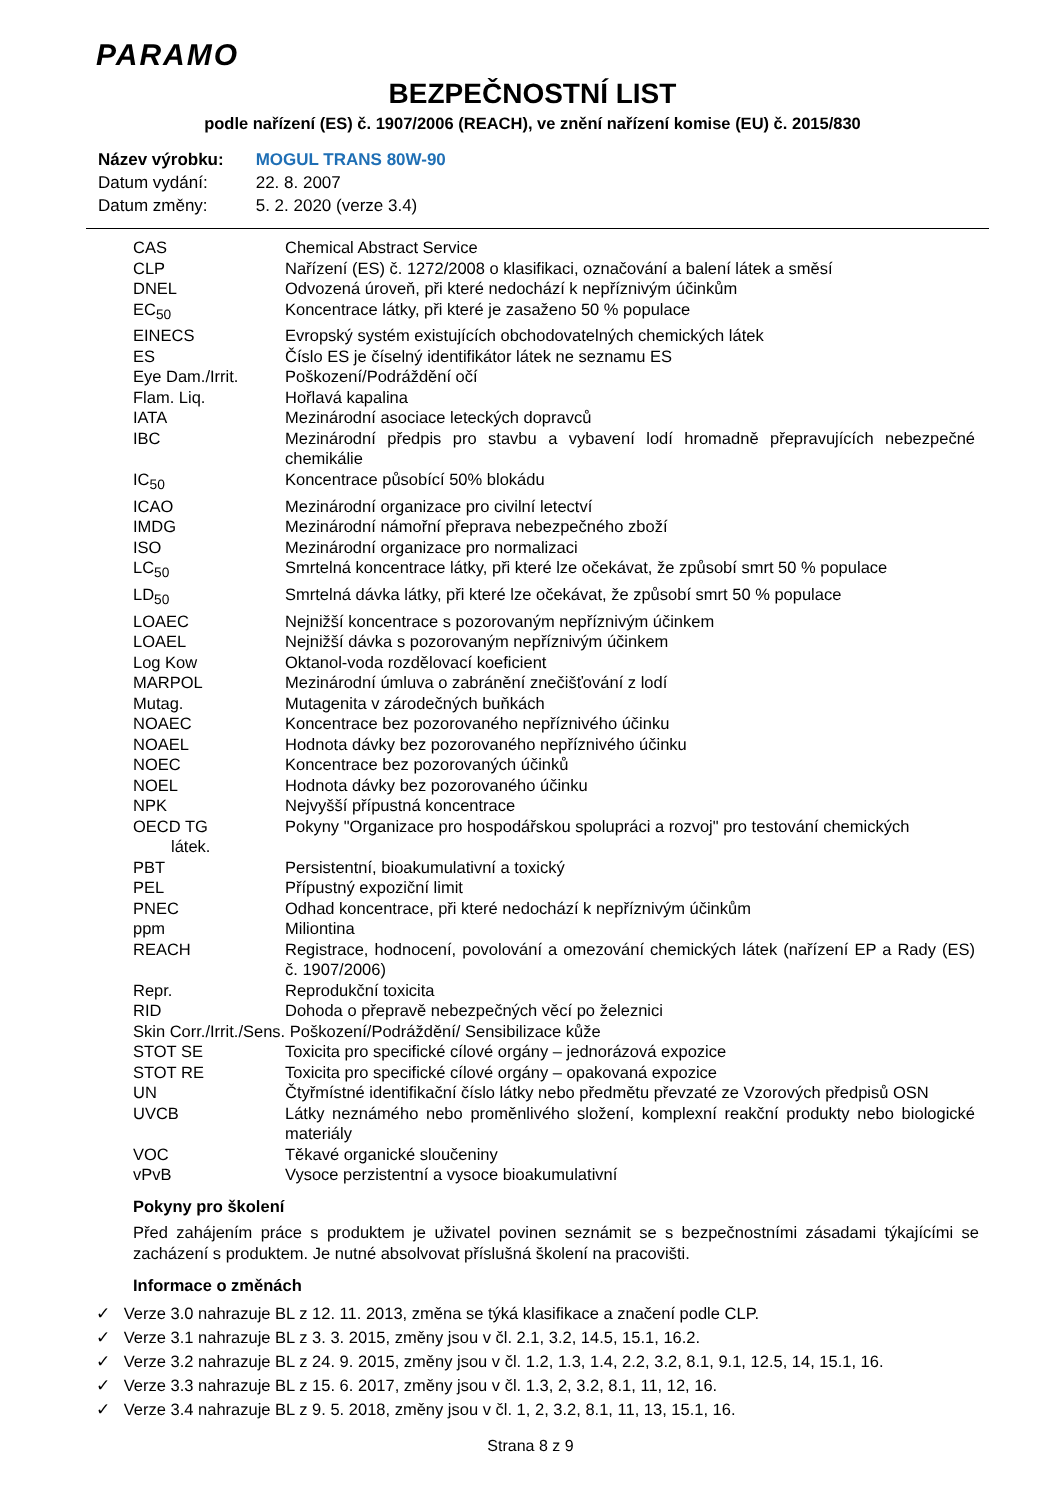PARAMO
BEZPEČNOSTNÍ LIST
podle nařízení (ES) č. 1907/2006 (REACH), ve znění nařízení komise (EU) č. 2015/830
| Název výrobku: | MOGUL TRANS 80W-90 |
| Datum vydání: | 22. 8. 2007 |
| Datum změny: | 5. 2. 2020 (verze 3.4) |
| CAS | Chemical Abstract Service |
| CLP | Nařízení (ES) č. 1272/2008 o klasifikaci, označování a balení látek a směsí |
| DNEL | Odvozená úroveň, při které nedochází k nepříznivým účinkům |
| EC<sub>50</sub> | Koncentrace látky, při které je zasaženo 50 % populace |
| EINECS | Evropský systém existujících obchodovatelných chemických látek |
| ES | Číslo ES je číselný identifikátor látek ne seznamu ES |
| Eye Dam./Irrit. | Poškození/Podráždění očí |
| Flam. Liq. | Hořlavá kapalina |
| IATA | Mezinárodní asociace leteckých dopravců |
| IBC | Mezinárodní předpis pro stavbu a vybavení lodí hromadně přepravujících nebezpečné chemikálie |
| IC<sub>50</sub> | Koncentrace působící 50% blokádu |
| ICAO | Mezinárodní organizace pro civilní letectví |
| IMDG | Mezinárodní námořní přeprava nebezpečného zboží |
| ISO | Mezinárodní organizace pro normalizaci |
| LC<sub>50</sub> | Smrtelná koncentrace látky, při které lze očekávat, že způsobí smrt 50 % populace |
| LD<sub>50</sub> | Smrtelná dávka látky, při které lze očekávat, že způsobí smrt 50 % populace |
| LOAEC | Nejnižší koncentrace s pozorovaným nepříznivým účinkem |
| LOAEL | Nejnižší dávka s pozorovaným nepříznivým účinkem |
| Log Kow | Oktanol-voda rozdělovací koeficient |
| MARPOL | Mezinárodní úmluva o zabránění znečišťování z lodí |
| Mutag. | Mutagenita v zárodečných buňkách |
| NOAEC | Koncentrace bez pozorovaného nepříznivého účinku |
| NOAEL | Hodnota dávky bez pozorovaného nepříznivého účinku |
| NOEC | Koncentrace bez pozorovaných účinků |
| NOEL | Hodnota dávky bez pozorovaného účinku |
| NPK | Nejvyšší přípustná koncentrace |
| OECD TG | Pokyny "Organizace pro hospodářskou spolupráci a rozvoj" pro testování chemických |
| látek. | |
| PBT | Persistentní, bioakumulativní a toxický |
| PEL | Přípustný expoziční limit |
| PNEC | Odhad koncentrace, při které nedochází k nepříznivým účinkům |
| ppm | Miliontina |
| REACH | Registrace, hodnocení, povolování a omezování chemických látek (nařízení EP a Rady (ES) č. 1907/2006) |
| Repr. | Reprodukční toxicita |
| RID | Dohoda o přepravě nebezpečných věcí po železnici |
| Skin Corr./Irrit./Sens. Poškození/Podráždění/ Sensibilizace kůže | |
| STOT SE | Toxicita pro specifické cílové orgány – jednorázová expozice |
| STOT RE | Toxicita pro specifické cílové orgány – opakovaná expozice |
| UN | Čtyřmístné identifikační číslo látky nebo předmětu převzaté ze Vzorových předpisů OSN |
| UVCB | Látky neznámého nebo proměnlivého složení, komplexní reakční produkty nebo biologické materiály |
| VOC | Těkavé organické sloučeniny |
| vPvB | Vysoce perzistentní a vysoce bioakumulativní |
Pokyny pro školení
Před zahájením práce s produktem je uživatel povinen seznámit se s bezpečnostními zásadami týkajícími se zacházení s produktem. Je nutné absolvovat příslušná školení na pracovišti.
Informace o změnách
✓ Verze 3.0 nahrazuje BL z 12. 11. 2013, změna se týká klasifikace a značení podle CLP.
✓ Verze 3.1 nahrazuje BL z 3. 3. 2015, změny jsou v čl. 2.1, 3.2, 14.5, 15.1, 16.2.
✓ Verze 3.2 nahrazuje BL z 24. 9. 2015, změny jsou v čl. 1.2, 1.3, 1.4, 2.2, 3.2, 8.1, 9.1, 12.5, 14, 15.1, 16.
✓ Verze 3.3 nahrazuje BL z 15. 6. 2017, změny jsou v čl. 1.3, 2, 3.2, 8.1, 11, 12, 16.
✓ Verze 3.4 nahrazuje BL z 9. 5. 2018, změny jsou v čl. 1, 2, 3.2, 8.1, 11, 13, 15.1, 16.
Strana 8 z 9